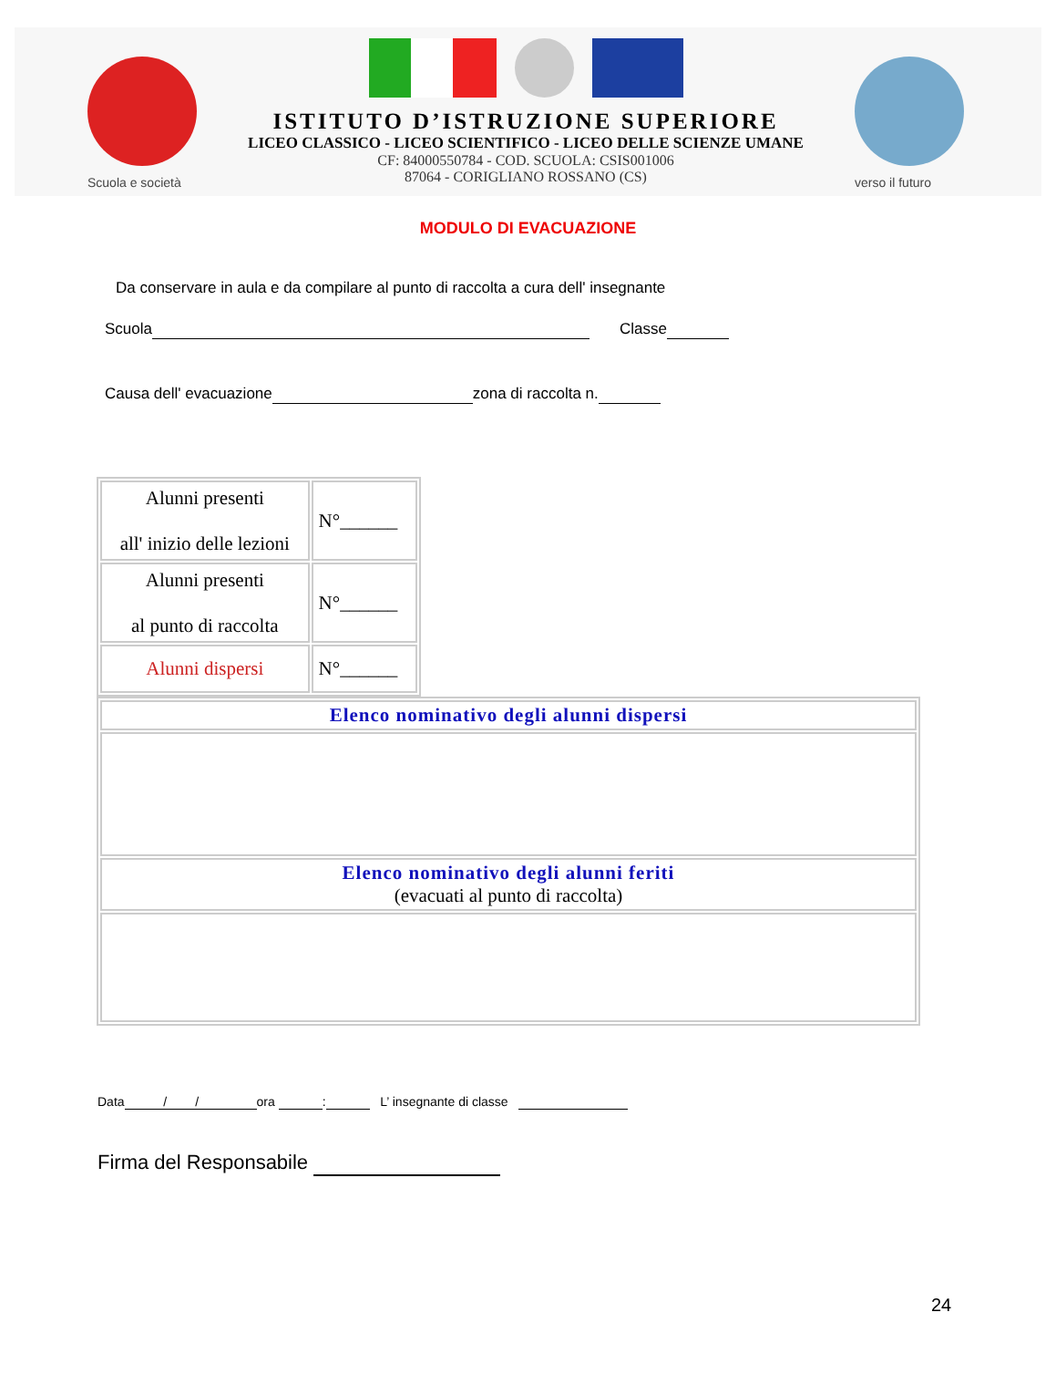Scuola e società
ISTITUTO D’ISTRUZIONE SUPERIORE
LICEO CLASSICO - LICEO SCIENTIFICO - LICEO DELLE SCIENZE UMANE
CF: 84000550784 - COD. SCUOLA: CSIS001006
87064 - CORIGLIANO ROSSANO (CS)
verso il futuro
MODULO DI EVACUAZIONE
Da conservare in aula e da compilare al punto di raccolta a cura dell' insegnante
Scuola Classe
Causa dell' evacuazione zona di raccolta n.
| Alunni presenti all' inizio delle lezioni | N°______ |
| Alunni presenti al punto di raccolta | N°______ |
| Alunni dispersi | N°______ |
| Elenco nominativo degli alunni dispersi |
| Elenco nominativo degli alunni feriti (evacuati al punto di raccolta) |
Data / / ora : L’ insegnante di classe
Firma del Responsabile
24